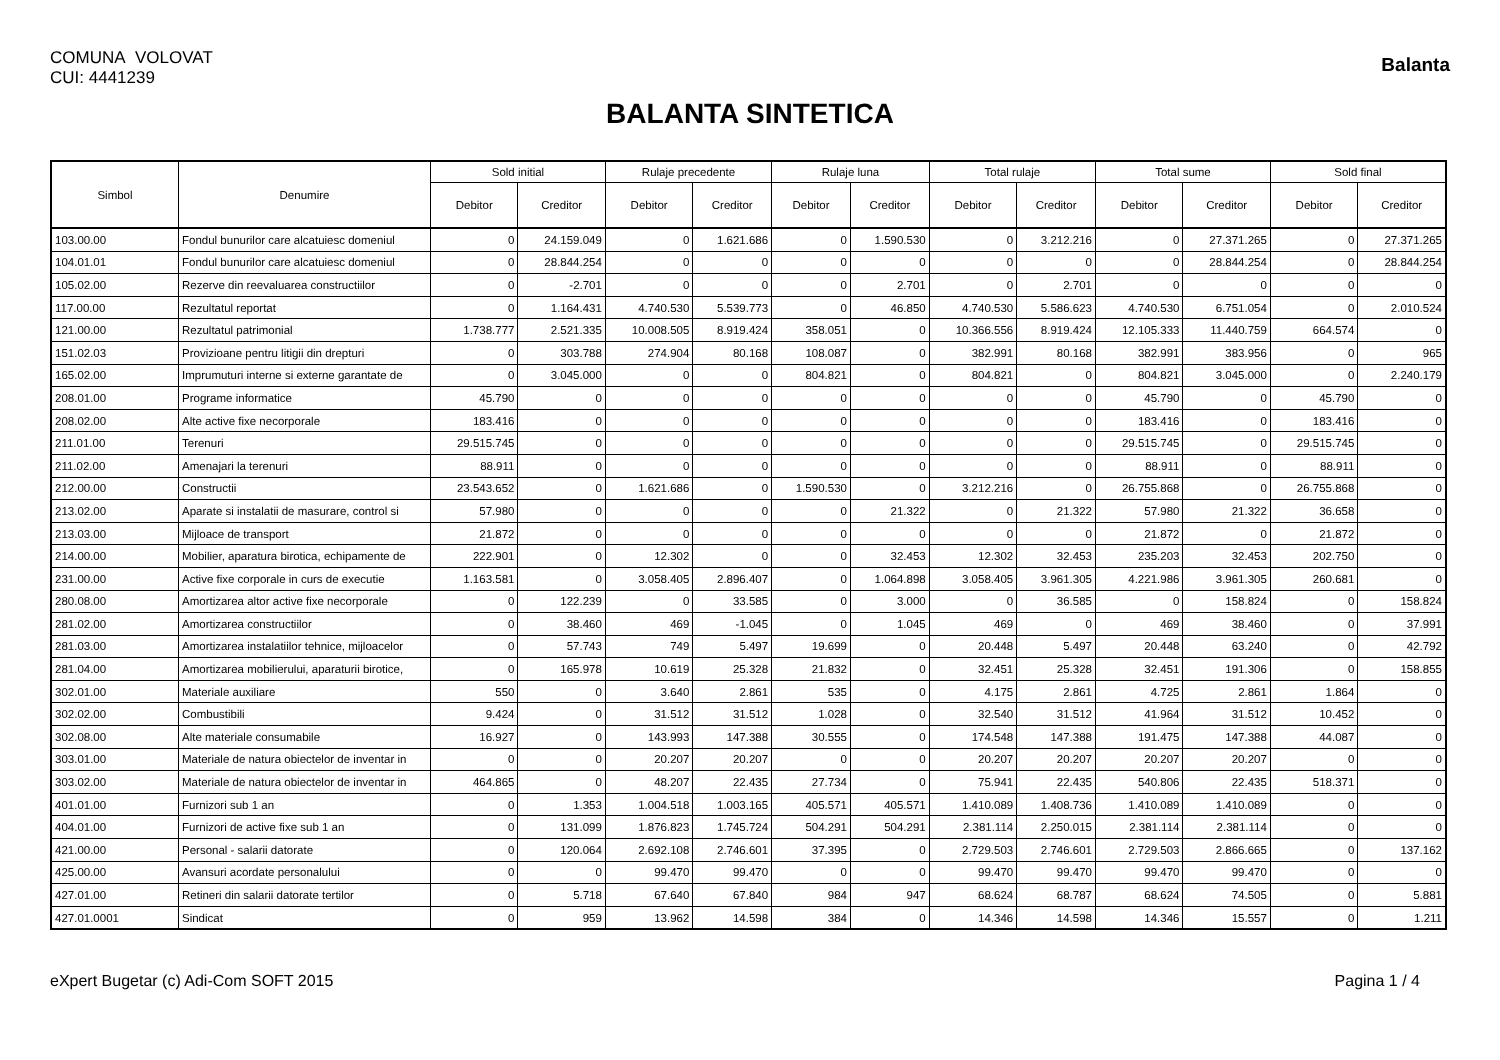COMUNA VOLOVAT
CUI: 4441239
Balanta
BALANTA SINTETICA
| Simbol | Denumire | Sold initial | | Rulaje precedente | | Rulaje luna | | Total rulaje | | Total sume | | Sold final | |
| --- | --- | --- | --- | --- | --- | --- | --- | --- | --- | --- | --- | --- | --- |
| | | Debitor | Creditor | Debitor | Creditor | Debitor | Creditor | Debitor | Creditor | Debitor | Creditor | Debitor | Creditor |
| 103.00.00 | Fondul bunurilor care alcatuiesc domeniul | 0 | 24.159.049 | 0 | 1.621.686 | 0 | 1.590.530 | 0 | 3.212.216 | 0 | 27.371.265 | 0 | 27.371.265 |
| 104.01.01 | Fondul bunurilor care alcatuiesc domeniul | 0 | 28.844.254 | 0 | 0 | 0 | 0 | 0 | 0 | 0 | 28.844.254 | 0 | 28.844.254 |
| 105.02.00 | Rezerve din reevaluarea constructiilor | 0 | -2.701 | 0 | 0 | 0 | 2.701 | 0 | 2.701 | 0 | 0 | 0 | 0 |
| 117.00.00 | Rezultatul reportat | 0 | 1.164.431 | 4.740.530 | 5.539.773 | 0 | 46.850 | 4.740.530 | 5.586.623 | 4.740.530 | 6.751.054 | 0 | 2.010.524 |
| 121.00.00 | Rezultatul patrimonial | 1.738.777 | 2.521.335 | 10.008.505 | 8.919.424 | 358.051 | 0 | 10.366.556 | 8.919.424 | 12.105.333 | 11.440.759 | 664.574 | 0 |
| 151.02.03 | Provizioane pentru litigii din drepturi | 0 | 303.788 | 274.904 | 80.168 | 108.087 | 0 | 382.991 | 80.168 | 382.991 | 383.956 | 0 | 965 |
| 165.02.00 | Imprumuturi interne si externe garantate de | 0 | 3.045.000 | 0 | 0 | 804.821 | 0 | 804.821 | 0 | 804.821 | 3.045.000 | 0 | 2.240.179 |
| 208.01.00 | Programe informatice | 45.790 | 0 | 0 | 0 | 0 | 0 | 0 | 0 | 45.790 | 0 | 45.790 | 0 |
| 208.02.00 | Alte active fixe necorporale | 183.416 | 0 | 0 | 0 | 0 | 0 | 0 | 0 | 183.416 | 0 | 183.416 | 0 |
| 211.01.00 | Terenuri | 29.515.745 | 0 | 0 | 0 | 0 | 0 | 0 | 0 | 29.515.745 | 0 | 29.515.745 | 0 |
| 211.02.00 | Amenajari la terenuri | 88.911 | 0 | 0 | 0 | 0 | 0 | 0 | 0 | 88.911 | 0 | 88.911 | 0 |
| 212.00.00 | Constructii | 23.543.652 | 0 | 1.621.686 | 0 | 1.590.530 | 0 | 3.212.216 | 0 | 26.755.868 | 0 | 26.755.868 | 0 |
| 213.02.00 | Aparate si instalatii de masurare, control si | 57.980 | 0 | 0 | 0 | 0 | 21.322 | 0 | 21.322 | 57.980 | 21.322 | 36.658 | 0 |
| 213.03.00 | Mijloace de transport | 21.872 | 0 | 0 | 0 | 0 | 0 | 0 | 0 | 21.872 | 0 | 21.872 | 0 |
| 214.00.00 | Mobilier, aparatura birotica, echipamente de | 222.901 | 0 | 12.302 | 0 | 0 | 32.453 | 12.302 | 32.453 | 235.203 | 32.453 | 202.750 | 0 |
| 231.00.00 | Active fixe corporale in curs de executie | 1.163.581 | 0 | 3.058.405 | 2.896.407 | 0 | 1.064.898 | 3.058.405 | 3.961.305 | 4.221.986 | 3.961.305 | 260.681 | 0 |
| 280.08.00 | Amortizarea altor active fixe necorporale | 0 | 122.239 | 0 | 33.585 | 0 | 3.000 | 0 | 36.585 | 0 | 158.824 | 0 | 158.824 |
| 281.02.00 | Amortizarea constructiilor | 0 | 38.460 | 469 | -1.045 | 0 | 1.045 | 469 | 0 | 469 | 38.460 | 0 | 37.991 |
| 281.03.00 | Amortizarea instalatiilor tehnice, mijloacelor | 0 | 57.743 | 749 | 5.497 | 19.699 | 0 | 20.448 | 5.497 | 20.448 | 63.240 | 0 | 42.792 |
| 281.04.00 | Amortizarea mobilierului, aparaturii birotice, | 0 | 165.978 | 10.619 | 25.328 | 21.832 | 0 | 32.451 | 25.328 | 32.451 | 191.306 | 0 | 158.855 |
| 302.01.00 | Materiale auxiliare | 550 | 0 | 3.640 | 2.861 | 535 | 0 | 4.175 | 2.861 | 4.725 | 2.861 | 1.864 | 0 |
| 302.02.00 | Combustibili | 9.424 | 0 | 31.512 | 31.512 | 1.028 | 0 | 32.540 | 31.512 | 41.964 | 31.512 | 10.452 | 0 |
| 302.08.00 | Alte materiale consumabile | 16.927 | 0 | 143.993 | 147.388 | 30.555 | 0 | 174.548 | 147.388 | 191.475 | 147.388 | 44.087 | 0 |
| 303.01.00 | Materiale de natura obiectelor de inventar in | 0 | 0 | 20.207 | 20.207 | 0 | 0 | 20.207 | 20.207 | 20.207 | 20.207 | 0 | 0 |
| 303.02.00 | Materiale de natura obiectelor de inventar in | 464.865 | 0 | 48.207 | 22.435 | 27.734 | 0 | 75.941 | 22.435 | 540.806 | 22.435 | 518.371 | 0 |
| 401.01.00 | Furnizori sub 1 an | 0 | 1.353 | 1.004.518 | 1.003.165 | 405.571 | 405.571 | 1.410.089 | 1.408.736 | 1.410.089 | 1.410.089 | 0 | 0 |
| 404.01.00 | Furnizori de active fixe sub 1 an | 0 | 131.099 | 1.876.823 | 1.745.724 | 504.291 | 504.291 | 2.381.114 | 2.250.015 | 2.381.114 | 2.381.114 | 0 | 0 |
| 421.00.00 | Personal - salarii datorate | 0 | 120.064 | 2.692.108 | 2.746.601 | 37.395 | 0 | 2.729.503 | 2.746.601 | 2.729.503 | 2.866.665 | 0 | 137.162 |
| 425.00.00 | Avansuri acordate personalului | 0 | 0 | 99.470 | 99.470 | 0 | 0 | 99.470 | 99.470 | 99.470 | 99.470 | 0 | 0 |
| 427.01.00 | Retineri din salarii datorate tertilor | 0 | 5.718 | 67.640 | 67.840 | 984 | 947 | 68.624 | 68.787 | 68.624 | 74.505 | 0 | 5.881 |
| 427.01.0001 | Sindicat | 0 | 959 | 13.962 | 14.598 | 384 | 0 | 14.346 | 14.598 | 14.346 | 15.557 | 0 | 1.211 |
eXpert Bugetar (c) Adi-Com SOFT 2015 Pagina 1 / 4